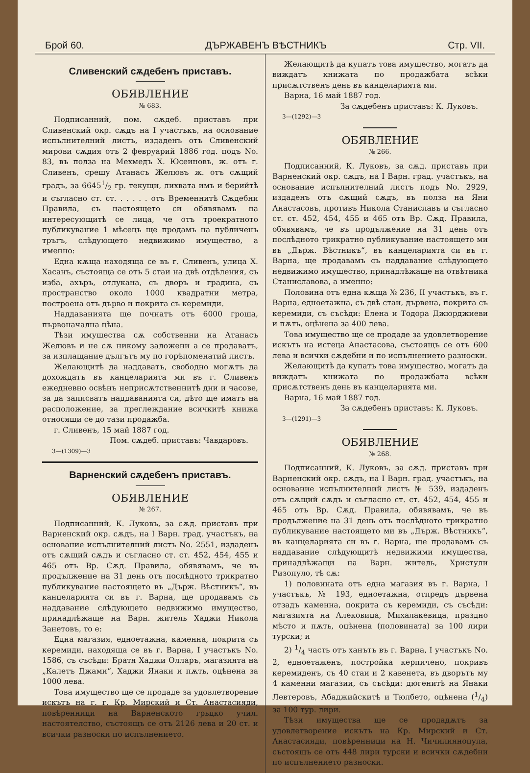Брой 60. ДЪРЖАВЕНЪ ВѢСТНИКЪ Стр. VII.
Сливенский сѫдебенъ приставъ.
ОБЯВЛЕНИЕ
№ 683.
Подписанний, пом. сѫдеб. приставъ при Сливенский окр. сѫдъ на I участъкъ, на основание испълнителний листъ, издаденъ отъ Сливенский мирови сѫдия отъ 2 февруарий 1886 год. подъ No. 83, въ полза на Мехмедъ Х. Юсеиновъ, ж. отъ г. Сливенъ, срещу Атанасъ Желювъ ж. отъ сѫщий градъ, за 66451/2 гр. текущи, лихвата имъ и берийтѣ и съгласно ст. ст. . . . . . отъ Временнитѣ Сѫдебни Правила, съ настоящето си обявявамъ на интересующитѣ се лица, че отъ троекратното публикувание 1 мѣсецъ ще продамъ на публиченъ тръгъ, слѣдующето недвижимо имущество, а именно:
Една кѫща находяща се въ г. Сливенъ, улица Х. Хасанъ, състояща се отъ 5 стаи на двѣ отдѣления, съ изба, ахъръ, отлукана, съ дворъ и градина, съ пространство около 1000 квадратни метра, построена отъ дърво и покрита съ керемиди.
Наддаванията ще почнатъ отъ 6000 гроша, първоначална цѣна.
Тѣзи имущества сѫ собственни на Атанасъ Желювъ и не сѫ никому заложени а се продаватъ, за изплащание дългътъ му по горѣпоменатий листъ.
Желающитѣ да наддаватъ, свободно могѫтъ да дохождатъ въ канцеларията ми въ г. Сливенъ ежедневно освѣнъ неприсѫтственнитѣ дни и часове, за да записватъ наддаванията си, дѣто ще иматъ на расположение, за преглеждание всичкитѣ книжа относящи се до тази продажба.
г. Сливенъ, 15 май 1887 год.
Пом. сѫдеб. приставъ: Чавдаровъ.
3—(1309)—3
Варненский сѫдебенъ приставъ.
ОБЯВЛЕНИЕ
№ 267.
Подписанний, К. Луковъ, за сѫд. приставъ при Варненский окр. сѫдъ, на I Варн. град. участъкъ, на основание испълнителний листъ No. 2551, издаденъ отъ сѫщий сѫдъ и съгласно ст. ст. 452, 454, 455 и 465 отъ Вр. Сѫд. Правила, обявявамъ, че въ продължение на 31 день отъ послѣдното трикратно публикувание настоящето въ „Държ. Вѣстникъ“, въ канцеларията си въ г. Варна, ще продавамъ съ наддавание слѣдующето недвижимо имущество, принадлѣжаще на Варн. житель Хаджи Никола Занетовъ, то е:
Една магазия, едноетажна, каменна, покрита съ керемиди, находяща се въ г. Варна, I участъкъ No. 1586, съ съсѣди: Братя Хаджи Олларъ, магазията на „Калетъ Джами“, Хаджи Янаки и пѫть, оцѣнена за 1000 лева.
Това имущество ще се продаде за удовлетворение искътъ на г. г. Кр. Мирский и Ст. Анастасияди, повѣренници на Варненското грьцко учил. настоятелство, състоящъ се отъ 2126 лева и 20 ст. и всички разноски по испълнението.
Желающитѣ да купатъ това имущество, могатъ да виждатъ книжата по продажбата всѣки присѫтственъ день въ канцеларията ми.
Варна, 16 май 1887 год.
За сѫдебенъ приставъ: К. Луковъ.
3—(1292)—3
ОБЯВЛЕНИЕ
№ 266.
Подписанний, К. Луковъ, за сѫд. приставъ при Варненский окр. сѫдъ, на I Варн. град. участъкъ, на основание испълнителний листъ подъ No. 2929, издаденъ отъ сѫщий сѫдъ, въ полза на Яни Анастасовъ, противъ Никола Станиславъ и съгласно ст. ст. 452, 454, 455 и 465 отъ Вр. Сѫд. Правила, обявявамъ, че въ продължение на 31 день отъ послѣдното трикратно публикувание настоящето ми въ „Държ. Вѣстникъ“, въ канцеларията си въ г. Варна, ще продавамъ съ наддавание слѣдующето недвижимо имущество, принадлѣжаще на отвѣтника Станиславова, а именно:
Половина отъ една кѫща № 236, II участъкъ, въ г. Варна, едноетажна, съ двѣ стаи, дървена, покрита съ керемиди, съ съсѣди: Елена и Тодора Джюрджиеви и пѫть, оцѣнена за 400 лева.
Това имущество ще се продаде за удовлетворение искътъ на истеца Анастасова, състоящъ се отъ 600 лева и всички сѫдебни и по испълнението разноски.
Желающитѣ да купатъ това имущество, могатъ да виждатъ книжата по продажбата всѣки присѫтственъ день въ канцеларията ми.
Варна, 16 май 1887 год.
За сѫдебенъ приставъ: К. Луковъ.
3—(1291)—3
ОБЯВЛЕНИЕ
№ 268.
Подписанний, К. Луковъ, за сѫд. приставъ при Варненский окр. сѫдъ, на I Варн. град. участъкъ, на основание испълнителний листъ № 539, издаденъ отъ сѫщий сѫдъ и съгласно ст. ст. 452, 454, 455 и 465 отъ Вр. Сѫд. Правила, обявявамъ, че въ продължение на 31 день отъ послѣдното трикратно публикувание настоящето ми въ „Държ. Вѣстникъ“, въ канцеларията си въ г. Варна, ще продавамъ съ наддавание слѣдующитѣ недвижими имущества, принадлѣжащи на Варн. житель, Христули Ризопуло, тѣ сѫ:
1) половината отъ една магазия въ г. Варна, I участъкъ, № 193, едноетажна, отпредъ дървена отзадъ каменна, покрита съ керемиди, съ съсѣди: магазията на Алековица, Михалакевица, праздно мѣсто и пѫть, оцѣнена (половината) за 100 лири турски; и
2) 1/4 часть отъ ханътъ въ г. Варна, I участъкъ No. 2, едноетаженъ, постройка керпичено, покривъ керемиденъ, съ 40 стаи и 2 кавенета, въ дворътъ му 4 каменни магазии, съ съсѣди: дюгенитѣ на Янаки Левтеровъ, Абаджийскитѣ и Тюлбето, оцѣнена (1/4) за 100 тур. лири.
Тѣзи имущества ще се продадѫтъ за удовлетворение искътъ на Кр. Мирский и Ст. Анастасияди, повѣренници на Н. Чичилиянопула, състоящъ се отъ 448 лири турски и всички сѫдебни по испълнението разноски.